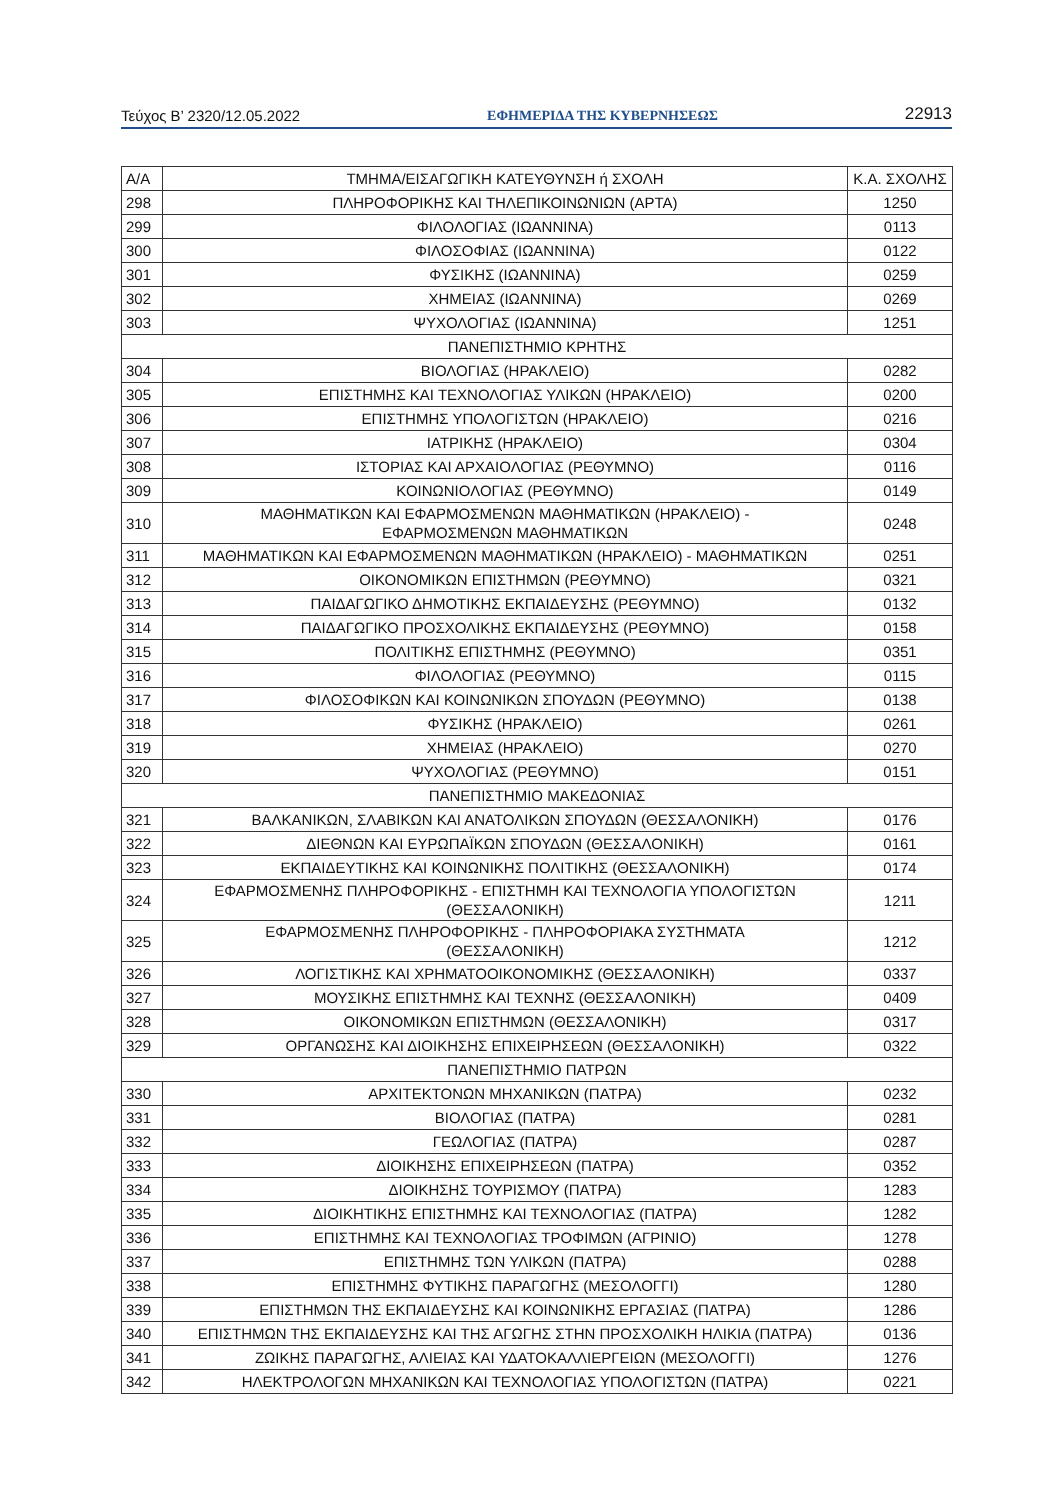Τεύχος B’ 2320/12.05.2022 ΕΦΗΜΕΡΙΔΑ ΤΗΣ ΚΥΒΕΡΝΗΣΕΩΣ 22913
| Α/Α | ΤΜΗΜΑ/ΕΙΣΑΓΩΓΙΚΗ ΚΑΤΕΥΘΥΝΣΗ ή ΣΧΟΛΗ | Κ.Α. ΣΧΟΛΗΣ |
| --- | --- | --- |
| 298 | ΠΛΗΡΟΦΟΡΙΚΗΣ ΚΑΙ ΤΗΛΕΠΙΚΟΙΝΩΝΙΩΝ (ΑΡΤΑ) | 1250 |
| 299 | ΦΙΛΟΛΟΓΙΑΣ (ΙΩΑΝΝΙΝΑ) | 0113 |
| 300 | ΦΙΛΟΣΟΦΙΑΣ (ΙΩΑΝΝΙΝΑ) | 0122 |
| 301 | ΦΥΣΙΚΗΣ (ΙΩΑΝΝΙΝΑ) | 0259 |
| 302 | ΧΗΜΕΙΑΣ (ΙΩΑΝΝΙΝΑ) | 0269 |
| 303 | ΨΥΧΟΛΟΓΙΑΣ (ΙΩΑΝΝΙΝΑ) | 1251 |
| ΠΑΝΕΠΙΣΤΗΜΙΟ ΚΡΗΤΗΣ | | |
| 304 | ΒΙΟΛΟΓΙΑΣ (ΗΡΑΚΛΕΙΟ) | 0282 |
| 305 | ΕΠΙΣΤΗΜΗΣ ΚΑΙ ΤΕΧΝΟΛΟΓΙΑΣ ΥΛΙΚΩΝ (ΗΡΑΚΛΕΙΟ) | 0200 |
| 306 | ΕΠΙΣΤΗΜΗΣ ΥΠΟΛΟΓΙΣΤΩΝ (ΗΡΑΚΛΕΙΟ) | 0216 |
| 307 | ΙΑΤΡΙΚΗΣ (ΗΡΑΚΛΕΙΟ) | 0304 |
| 308 | ΙΣΤΟΡΙΑΣ ΚΑΙ ΑΡΧΑΙΟΛΟΓΙΑΣ (ΡΕΘΥΜΝΟ) | 0116 |
| 309 | ΚΟΙΝΩΝΙΟΛΟΓΙΑΣ (ΡΕΘΥΜΝΟ) | 0149 |
| 310 | ΜΑΘΗΜΑΤΙΚΩΝ ΚΑΙ ΕΦΑΡΜΟΣΜΕΝΩΝ ΜΑΘΗΜΑΤΙΚΩΝ (ΗΡΑΚΛΕΙΟ) - ΕΦΑΡΜΟΣΜΕΝΩΝ ΜΑΘΗΜΑΤΙΚΩΝ | 0248 |
| 311 | ΜΑΘΗΜΑΤΙΚΩΝ ΚΑΙ ΕΦΑΡΜΟΣΜΕΝΩΝ ΜΑΘΗΜΑΤΙΚΩΝ (ΗΡΑΚΛΕΙΟ) - ΜΑΘΗΜΑΤΙΚΩΝ | 0251 |
| 312 | ΟΙΚΟΝΟΜΙΚΩΝ ΕΠΙΣΤΗΜΩΝ (ΡΕΘΥΜΝΟ) | 0321 |
| 313 | ΠΑΙΔΑΓΩΓΙΚΟ ΔΗΜΟΤΙΚΗΣ ΕΚΠΑΙΔΕΥΣΗΣ (ΡΕΘΥΜΝΟ) | 0132 |
| 314 | ΠΑΙΔΑΓΩΓΙΚΟ ΠΡΟΣΧΟΛΙΚΗΣ ΕΚΠΑΙΔΕΥΣΗΣ (ΡΕΘΥΜΝΟ) | 0158 |
| 315 | ΠΟΛΙΤΙΚΗΣ ΕΠΙΣΤΗΜΗΣ (ΡΕΘΥΜΝΟ) | 0351 |
| 316 | ΦΙΛΟΛΟΓΙΑΣ (ΡΕΘΥΜΝΟ) | 0115 |
| 317 | ΦΙΛΟΣΟΦΙΚΩΝ ΚΑΙ ΚΟΙΝΩΝΙΚΩΝ ΣΠΟΥΔΩΝ (ΡΕΘΥΜΝΟ) | 0138 |
| 318 | ΦΥΣΙΚΗΣ (ΗΡΑΚΛΕΙΟ) | 0261 |
| 319 | ΧΗΜΕΙΑΣ (ΗΡΑΚΛΕΙΟ) | 0270 |
| 320 | ΨΥΧΟΛΟΓΙΑΣ (ΡΕΘΥΜΝΟ) | 0151 |
| ΠΑΝΕΠΙΣΤΗΜΙΟ ΜΑΚΕΔΟΝΙΑΣ | | |
| 321 | ΒΑΛΚΑΝΙΚΩΝ, ΣΛΑΒΙΚΩΝ ΚΑΙ ΑΝΑΤΟΛΙΚΩΝ ΣΠΟΥΔΩΝ (ΘΕΣΣΑΛΟΝΙΚΗ) | 0176 |
| 322 | ΔΙΕΘΝΩΝ ΚΑΙ ΕΥΡΩΠΑΪΚΩΝ ΣΠΟΥΔΩΝ (ΘΕΣΣΑΛΟΝΙΚΗ) | 0161 |
| 323 | ΕΚΠΑΙΔΕΥΤΙΚΗΣ ΚΑΙ ΚΟΙΝΩΝΙΚΗΣ ΠΟΛΙΤΙΚΗΣ (ΘΕΣΣΑΛΟΝΙΚΗ) | 0174 |
| 324 | ΕΦΑΡΜΟΣΜΕΝΗΣ ΠΛΗΡΟΦΟΡΙΚΗΣ - ΕΠΙΣΤΗΜΗ ΚΑΙ ΤΕΧΝΟΛΟΓΙΑ ΥΠΟΛΟΓΙΣΤΩΝ (ΘΕΣΣΑΛΟΝΙΚΗ) | 1211 |
| 325 | ΕΦΑΡΜΟΣΜΕΝΗΣ ΠΛΗΡΟΦΟΡΙΚΗΣ - ΠΛΗΡΟΦΟΡΙΑΚΑ ΣΥΣΤΗΜΑΤΑ (ΘΕΣΣΑΛΟΝΙΚΗ) | 1212 |
| 326 | ΛΟΓΙΣΤΙΚΗΣ ΚΑΙ ΧΡΗΜΑΤΟΟΙΚΟΝΟΜΙΚΗΣ (ΘΕΣΣΑΛΟΝΙΚΗ) | 0337 |
| 327 | ΜΟΥΣΙΚΗΣ ΕΠΙΣΤΗΜΗΣ ΚΑΙ ΤΕΧΝΗΣ (ΘΕΣΣΑΛΟΝΙΚΗ) | 0409 |
| 328 | ΟΙΚΟΝΟΜΙΚΩΝ ΕΠΙΣΤΗΜΩΝ (ΘΕΣΣΑΛΟΝΙΚΗ) | 0317 |
| 329 | ΟΡΓΑΝΩΣΗΣ ΚΑΙ ΔΙΟΙΚΗΣΗΣ ΕΠΙΧΕΙΡΗΣΕΩΝ (ΘΕΣΣΑΛΟΝΙΚΗ) | 0322 |
| ΠΑΝΕΠΙΣΤΗΜΙΟ ΠΑΤΡΩΝ | | |
| 330 | ΑΡΧΙΤΕΚΤΟΝΩΝ ΜΗΧΑΝΙΚΩΝ (ΠΑΤΡΑ) | 0232 |
| 331 | ΒΙΟΛΟΓΙΑΣ (ΠΑΤΡΑ) | 0281 |
| 332 | ΓΕΩΛΟΓΙΑΣ (ΠΑΤΡΑ) | 0287 |
| 333 | ΔΙΟΙΚΗΣΗΣ ΕΠΙΧΕΙΡΗΣΕΩΝ (ΠΑΤΡΑ) | 0352 |
| 334 | ΔΙΟΙΚΗΣΗΣ ΤΟΥΡΙΣΜΟΥ (ΠΑΤΡΑ) | 1283 |
| 335 | ΔΙΟΙΚΗΤΙΚΗΣ ΕΠΙΣΤΗΜΗΣ ΚΑΙ ΤΕΧΝΟΛΟΓΙΑΣ (ΠΑΤΡΑ) | 1282 |
| 336 | ΕΠΙΣΤΗΜΗΣ ΚΑΙ ΤΕΧΝΟΛΟΓΙΑΣ ΤΡΟΦΙΜΩΝ (ΑΓΡΙΝΙΟ) | 1278 |
| 337 | ΕΠΙΣΤΗΜΗΣ ΤΩΝ ΥΛΙΚΩΝ (ΠΑΤΡΑ) | 0288 |
| 338 | ΕΠΙΣΤΗΜΗΣ ΦΥΤΙΚΗΣ ΠΑΡΑΓΩΓΗΣ (ΜΕΣΟΛΟΓΓΙ) | 1280 |
| 339 | ΕΠΙΣΤΗΜΩΝ ΤΗΣ ΕΚΠΑΙΔΕΥΣΗΣ ΚΑΙ ΚΟΙΝΩΝΙΚΗΣ ΕΡΓΑΣΙΑΣ (ΠΑΤΡΑ) | 1286 |
| 340 | ΕΠΙΣΤΗΜΩΝ ΤΗΣ ΕΚΠΑΙΔΕΥΣΗΣ ΚΑΙ ΤΗΣ ΑΓΩΓΗΣ ΣΤΗΝ ΠΡΟΣΧΟΛΙΚΗ ΗΛΙΚΙΑ (ΠΑΤΡΑ) | 0136 |
| 341 | ΖΩΙΚΗΣ ΠΑΡΑΓΩΓΗΣ, ΑΛΙΕΙΑΣ ΚΑΙ ΥΔΑΤΟΚΑΛΛΙΕΡΓΕΙΩΝ (ΜΕΣΟΛΟΓΓΙ) | 1276 |
| 342 | ΗΛΕΚΤΡΟΛΟΓΩΝ ΜΗΧΑΝΙΚΩΝ ΚΑΙ ΤΕΧΝΟΛΟΓΙΑΣ ΥΠΟΛΟΓΙΣΤΩΝ (ΠΑΤΡΑ) | 0221 |